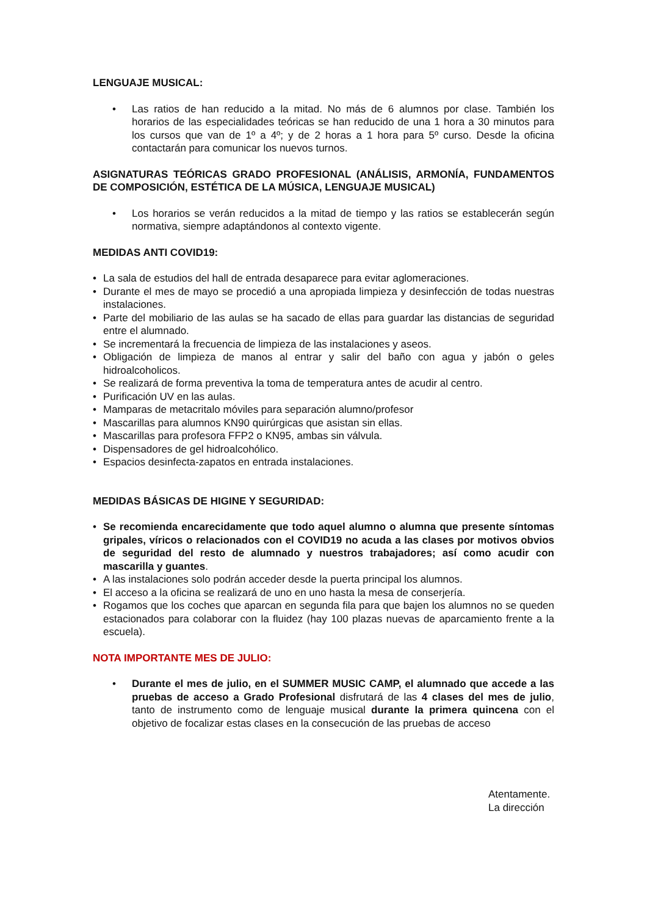LENGUAJE MUSICAL:
• Las ratios de han reducido a la mitad. No más de 6 alumnos por clase. También los horarios de las especialidades teóricas se han reducido de una 1 hora a 30 minutos para los cursos que van de 1º a 4º; y de 2 horas a 1 hora para 5º curso. Desde la oficina contactarán para comunicar los nuevos turnos.
ASIGNATURAS TEÓRICAS GRADO PROFESIONAL (ANÁLISIS, ARMONÍA, FUNDAMENTOS DE COMPOSICIÓN, ESTÉTICA DE LA MÚSICA, LENGUAJE MUSICAL)
• Los horarios se verán reducidos a la mitad de tiempo y las ratios se establecerán según normativa, siempre adaptándonos al contexto vigente.
MEDIDAS ANTI COVID19:
• La sala de estudios del hall de entrada desaparece para evitar aglomeraciones.
• Durante el mes de mayo se procedió a una apropiada limpieza y desinfección de todas nuestras instalaciones.
• Parte del mobiliario de las aulas se ha sacado de ellas para guardar las distancias de seguridad entre el alumnado.
• Se incrementará la frecuencia de limpieza de las instalaciones y aseos.
• Obligación de limpieza de manos al entrar y salir del baño con agua y jabón o geles hidroalcoholicos.
• Se realizará de forma preventiva la toma de temperatura antes de acudir al centro.
• Purificación UV en las aulas.
• Mamparas de metacritalo móviles para separación alumno/profesor
• Mascarillas para alumnos KN90 quirúrgicas que asistan sin ellas.
• Mascarillas para profesora FFP2 o KN95, ambas sin válvula.
• Dispensadores de gel hidroalcohólico.
• Espacios desinfecta-zapatos en entrada instalaciones.
MEDIDAS BÁSICAS DE HIGINE Y SEGURIDAD:
• Se recomienda encarecidamente que todo aquel alumno o alumna que presente síntomas gripales, víricos o relacionados con el COVID19 no acuda a las clases por motivos obvios de seguridad del resto de alumnado y nuestros trabajadores; así como acudir con mascarilla y guantes.
• A las instalaciones solo podrán acceder desde la puerta principal los alumnos.
• El acceso a la oficina se realizará de uno en uno hasta la mesa de conserjería.
• Rogamos que los coches que aparcan en segunda fila para que bajen los alumnos no se queden estacionados para colaborar con la fluidez (hay 100 plazas nuevas de aparcamiento frente a la escuela).
NOTA IMPORTANTE MES DE JULIO:
• Durante el mes de julio, en el SUMMER MUSIC CAMP, el alumnado que accede a las pruebas de acceso a Grado Profesional disfrutará de las 4 clases del mes de julio, tanto de instrumento como de lenguaje musical durante la primera quincena con el objetivo de focalizar estas clases en la consecución de las pruebas de acceso
Atentamente.
La dirección